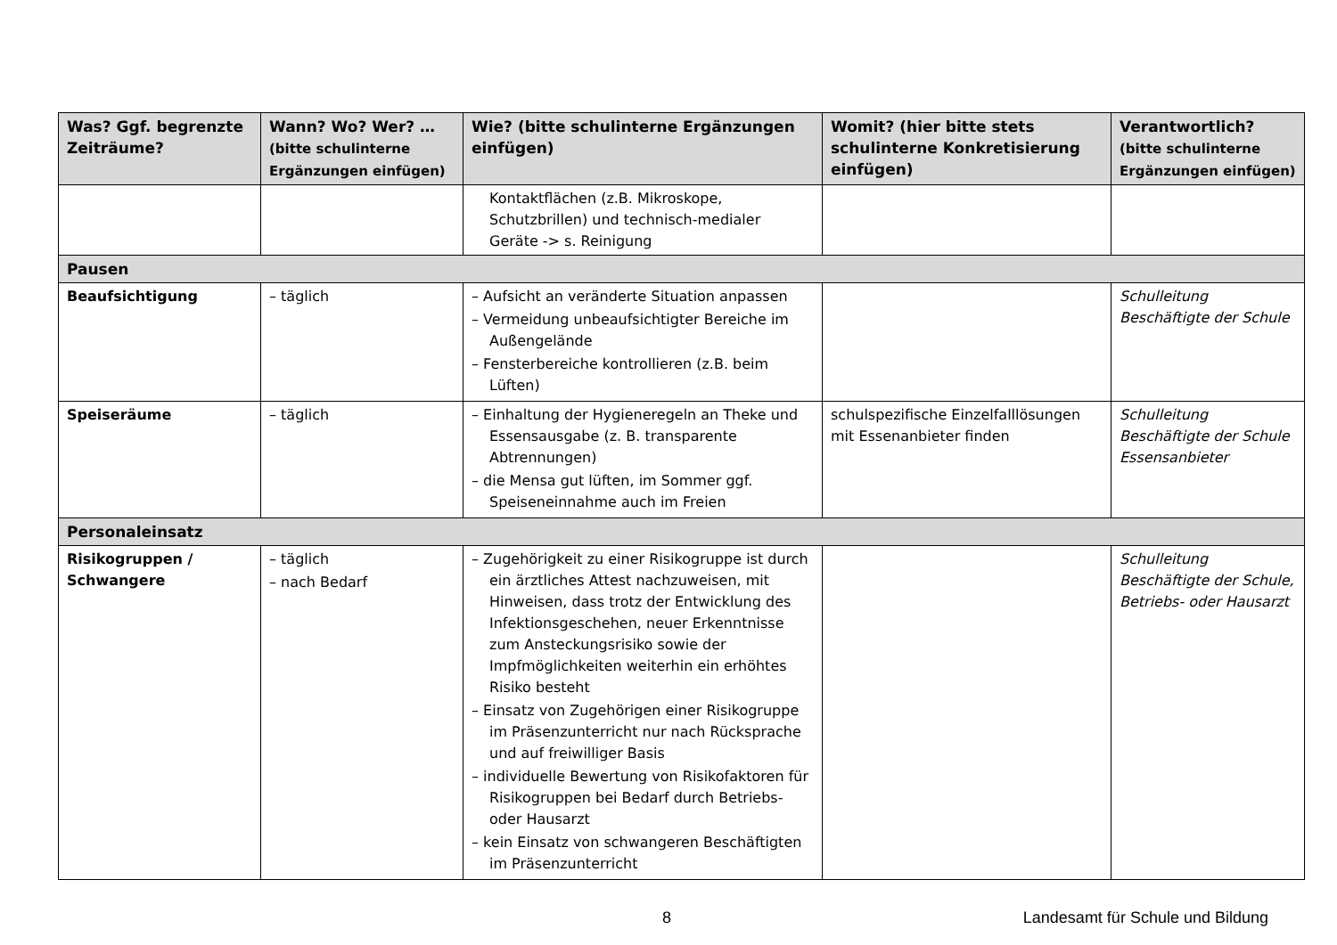| Was? Ggf. begrenzte Zeiträume? | Wann? Wo? Wer? … (bitte schulinterne Ergänzungen einfügen) | Wie? (bitte schulinterne Ergänzungen einfügen) | Womit? (hier bitte stets schulinterne Konkretisierung einfügen) | Verantwortlich? (bitte schulinterne Ergänzungen einfügen) |
| --- | --- | --- | --- | --- |
| | | Kontaktflächen (z.B. Mikroskope, Schutzbrillen) und technisch-medialer Geräte -> s. Reinigung | | |
| Pausen | | | | |
| Beaufsichtigung | – täglich | – Aufsicht an veränderte Situation anpassen – Vermeidung unbeaufsichtigter Bereiche im Außengelände – Fensterbereiche kontrollieren (z.B. beim Lüften) | | Schulleitung Beschäftigte der Schule |
| Speiseräume | – täglich | – Einhaltung der Hygieneregeln an Theke und Essensausgabe (z. B. transparente Abtrennungen) – die Mensa gut lüften, im Sommer ggf. Speiseneinnahme auch im Freien | schulspezifische Einzelfalllösungen mit Essenanbieter finden | Schulleitung Beschäftigte der Schule Essensanbieter |
| Personaleinsatz | | | | |
| Risikogruppen / Schwangere | – täglich – nach Bedarf | – Zugehörigkeit zu einer Risikogruppe ist durch ein ärztliches Attest nachzuweisen, mit Hinweisen, dass trotz der Entwicklung des Infektionsgeschehen, neuer Erkenntnisse zum Ansteckungsrisiko sowie der Impfmöglichkeiten weiterhin ein erhöhtes Risiko besteht – Einsatz von Zugehörigen einer Risikogruppe im Präsenzunterricht nur nach Rücksprache und auf freiwilliger Basis – individuelle Bewertung von Risikofaktoren für Risikogruppen bei Bedarf durch Betriebs- oder Hausarzt – kein Einsatz von schwangeren Beschäftigten im Präsenzunterricht | | Schulleitung Beschäftigte der Schule, Betriebs- oder Hausarzt |
8 Landesamt für Schule und Bildung